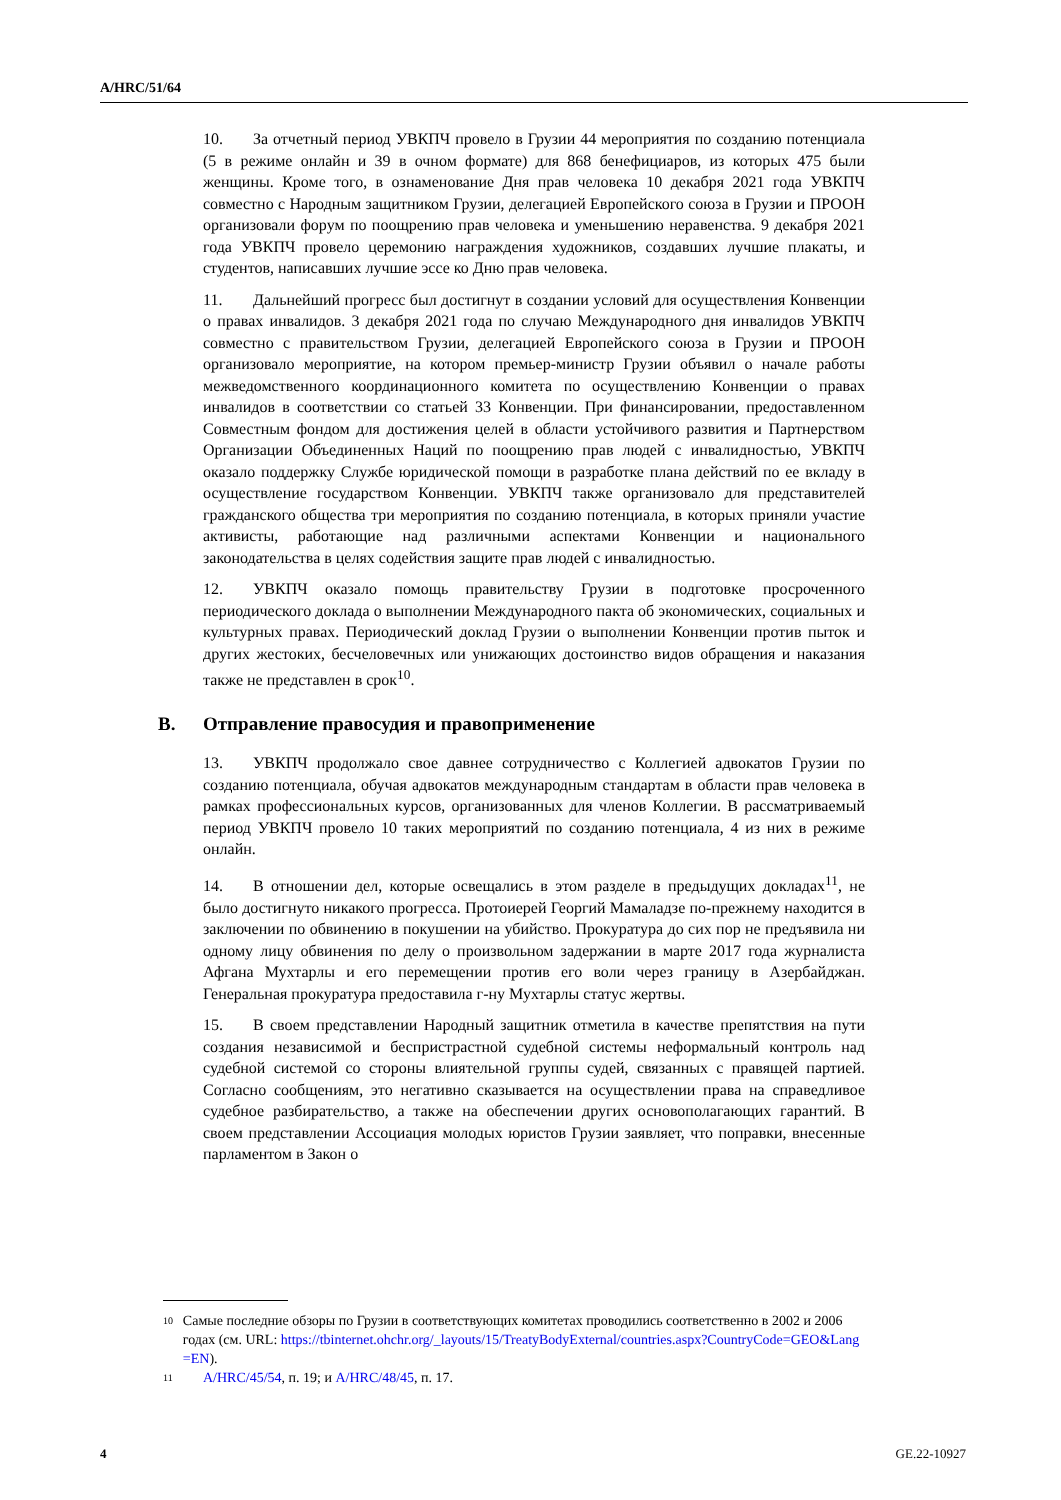A/HRC/51/64
10. За отчетный период УВКПЧ провело в Грузии 44 мероприятия по созданию потенциала (5 в режиме онлайн и 39 в очном формате) для 868 бенефициаров, из которых 475 были женщины. Кроме того, в ознаменование Дня прав человека 10 декабря 2021 года УВКПЧ совместно с Народным защитником Грузии, делегацией Европейского союза в Грузии и ПРООН организовали форум по поощрению прав человека и уменьшению неравенства. 9 декабря 2021 года УВКПЧ провело церемонию награждения художников, создавших лучшие плакаты, и студентов, написавших лучшие эссе ко Дню прав человека.
11. Дальнейший прогресс был достигнут в создании условий для осуществления Конвенции о правах инвалидов. 3 декабря 2021 года по случаю Международного дня инвалидов УВКПЧ совместно с правительством Грузии, делегацией Европейского союза в Грузии и ПРООН организовало мероприятие, на котором премьер-министр Грузии объявил о начале работы межведомственного координационного комитета по осуществлению Конвенции о правах инвалидов в соответствии со статьей 33 Конвенции. При финансировании, предоставленном Совместным фондом для достижения целей в области устойчивого развития и Партнерством Организации Объединенных Наций по поощрению прав людей с инвалидностью, УВКПЧ оказало поддержку Службе юридической помощи в разработке плана действий по ее вкладу в осуществление государством Конвенции. УВКПЧ также организовало для представителей гражданского общества три мероприятия по созданию потенциала, в которых приняли участие активисты, работающие над различными аспектами Конвенции и национального законодательства в целях содействия защите прав людей с инвалидностью.
12. УВКПЧ оказало помощь правительству Грузии в подготовке просроченного периодического доклада о выполнении Международного пакта об экономических, социальных и культурных правах. Периодический доклад Грузии о выполнении Конвенции против пыток и других жестоких, бесчеловечных или унижающих достоинство видов обращения и наказания также не представлен в срок<sup>10</sup>.
B. Отправление правосудия и правоприменение
13. УВКПЧ продолжало свое давнее сотрудничество с Коллегией адвокатов Грузии по созданию потенциала, обучая адвокатов международным стандартам в области прав человека в рамках профессиональных курсов, организованных для членов Коллегии. В рассматриваемый период УВКПЧ провело 10 таких мероприятий по созданию потенциала, 4 из них в режиме онлайн.
14. В отношении дел, которые освещались в этом разделе в предыдущих докладах<sup>11</sup>, не было достигнуто никакого прогресса. Протоиерей Георгий Мамаладзе по-прежнему находится в заключении по обвинению в покушении на убийство. Прокуратура до сих пор не предъявила ни одному лицу обвинения по делу о произвольном задержании в марте 2017 года журналиста Афгана Мухтарлы и его перемещении против его воли через границу в Азербайджан. Генеральная прокуратура предоставила г-ну Мухтарлы статус жертвы.
15. В своем представлении Народный защитник отметила в качестве препятствия на пути создания независимой и беспристрастной судебной системы неформальный контроль над судебной системой со стороны влиятельной группы судей, связанных с правящей партией. Согласно сообщениям, это негативно сказывается на осуществлении права на справедливое судебное разбирательство, а также на обеспечении других основополагающих гарантий. В своем представлении Ассоциация молодых юристов Грузии заявляет, что поправки, внесенные парламентом в Закон о
10 Самые последние обзоры по Грузии в соответствующих комитетах проводились соответственно в 2002 и 2006 годах (см. URL: https://tbinternet.ohchr.org/_layouts/15/TreatyBodyExternal/countries.aspx?CountryCode=GEO&Lang=EN).
11 A/HRC/45/54, п. 19; и A/HRC/48/45, п. 17.
4 GE.22-10927